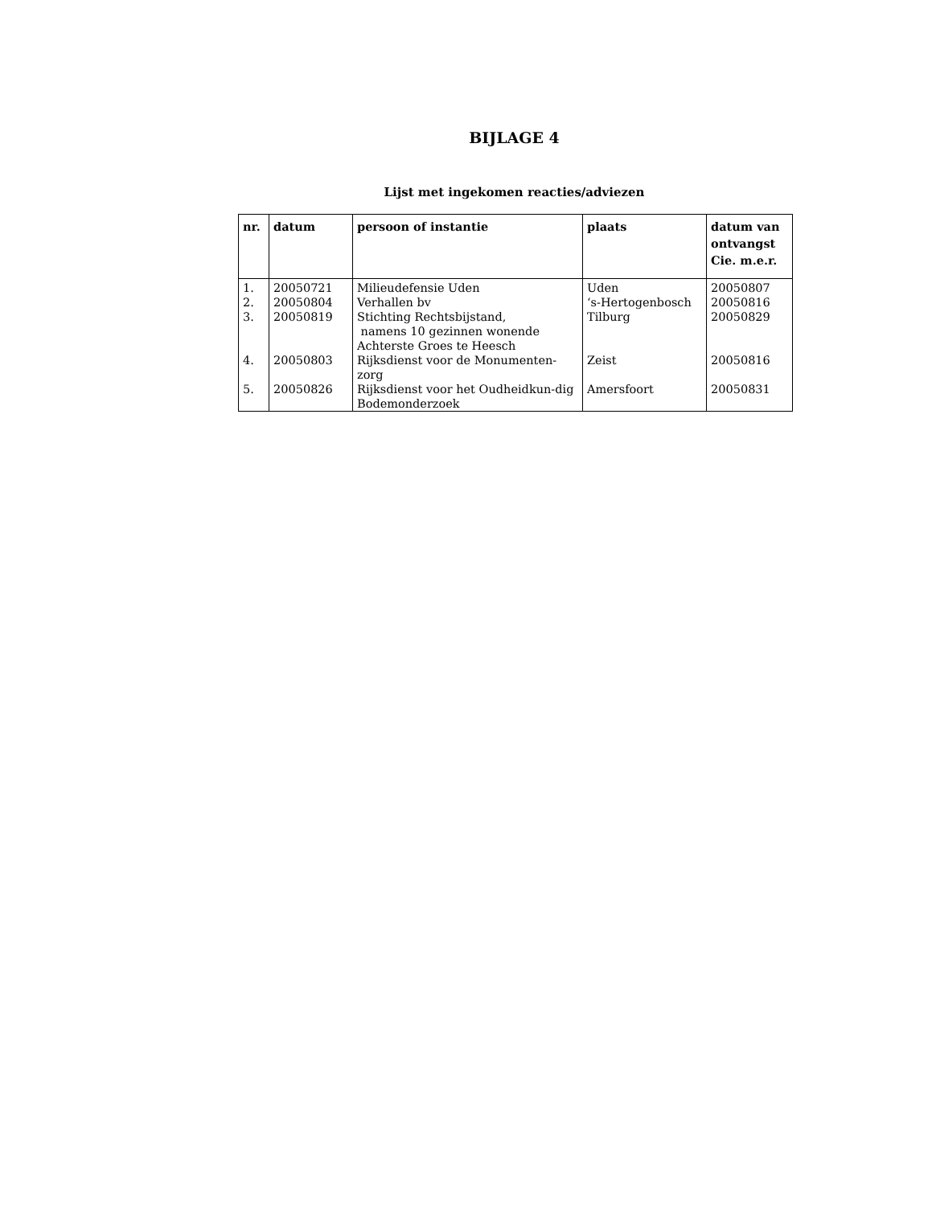BIJLAGE 4
Lijst met ingekomen reacties/adviezen
| nr. | datum | persoon of instantie | plaats | datum van ontvangst Cie. m.e.r. |
| --- | --- | --- | --- | --- |
| 1. | 20050721 | Milieudefensie Uden | Uden | 20050807 |
| 2. | 20050804 | Verhallen bv | ‘s-Hertogenbosch | 20050816 |
| 3. | 20050819 | Stichting Rechtsbijstand, namens 10 gezinnen wonende Achterste Groes te Heesch | Tilburg | 20050829 |
| 4. | 20050803 | Rijksdienst voor de Monumenten-zorg | Zeist | 20050816 |
| 5. | 20050826 | Rijksdienst voor het Oudheidkun-dig Bodemonderzoek | Amersfoort | 20050831 |